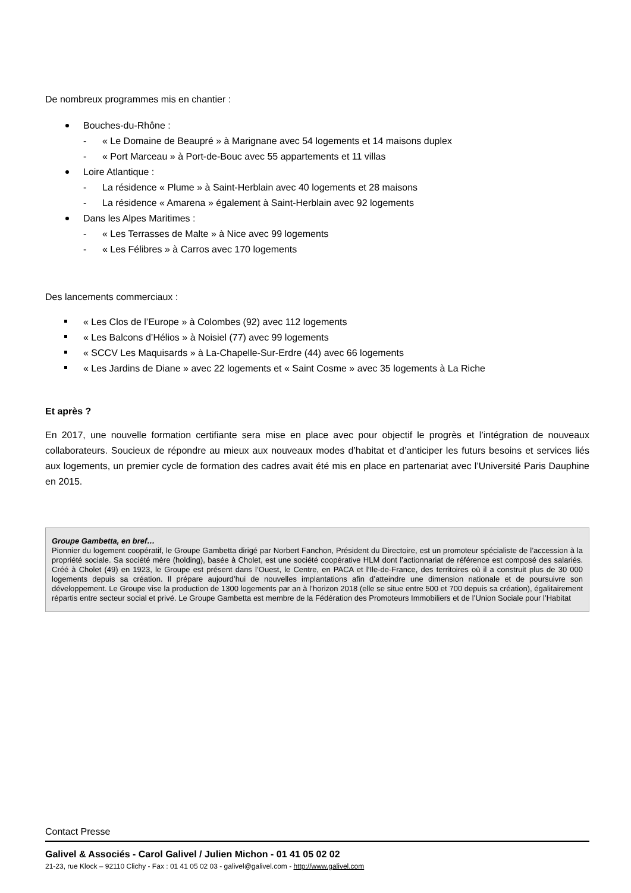De nombreux programmes mis en chantier :
Bouches-du-Rhône :
- « Le Domaine de Beaupré » à Marignane avec 54 logements et 14 maisons duplex
- « Port Marceau » à Port-de-Bouc avec 55 appartements et 11 villas
Loire Atlantique :
- La résidence « Plume » à Saint-Herblain avec 40 logements et 28 maisons
- La résidence « Amarena » également à Saint-Herblain avec 92 logements
Dans les Alpes Maritimes :
- « Les Terrasses de Malte » à Nice avec 99 logements
- « Les Félibres » à Carros avec 170 logements
Des lancements commerciaux :
« Les Clos de l’Europe » à Colombes (92) avec 112 logements
« Les Balcons d’Hélios » à Noisiel (77) avec 99 logements
« SCCV Les Maquisards » à La-Chapelle-Sur-Erdre (44) avec 66 logements
« Les Jardins de Diane » avec 22 logements et « Saint Cosme » avec 35 logements à La Riche
Et après ?
En 2017, une nouvelle formation certifiante sera mise en place avec pour objectif le progrès et l’intégration de nouveaux collaborateurs. Soucieux de répondre au mieux aux nouveaux modes d’habitat et d’anticiper les futurs besoins et services liés aux logements, un premier cycle de formation des cadres avait été mis en place en partenariat avec l’Université Paris Dauphine en 2015.
Groupe Gambetta, en bref…
Pionnier du logement coopératif, le Groupe Gambetta dirigé par Norbert Fanchon, Président du Directoire, est un promoteur spécialiste de l’accession à la propriété sociale. Sa société mère (holding), basée à Cholet, est une société coopérative HLM dont l’actionnariat de référence est composé des salariés. Créé à Cholet (49) en 1923, le Groupe est présent dans l’Ouest, le Centre, en PACA et l’Ile-de-France, des territoires où il a construit plus de 30 000 logements depuis sa création. Il prépare aujourd’hui de nouvelles implantations afin d’atteindre une dimension nationale et de poursuivre son développement. Le Groupe vise la production de 1300 logements par an à l’horizon 2018 (elle se situe entre 500 et 700 depuis sa création), égalitairement répartis entre secteur social et privé. Le Groupe Gambetta est membre de la Fédération des Promoteurs Immobiliers et de l’Union Sociale pour l’Habitat
Contact Presse
Galivel & Associés - Carol Galivel / Julien Michon - 01 41 05 02 02
21-23, rue Klock – 92110 Clichy - Fax : 01 41 05 02 03 - galivel@galivel.com - http://www.galivel.com